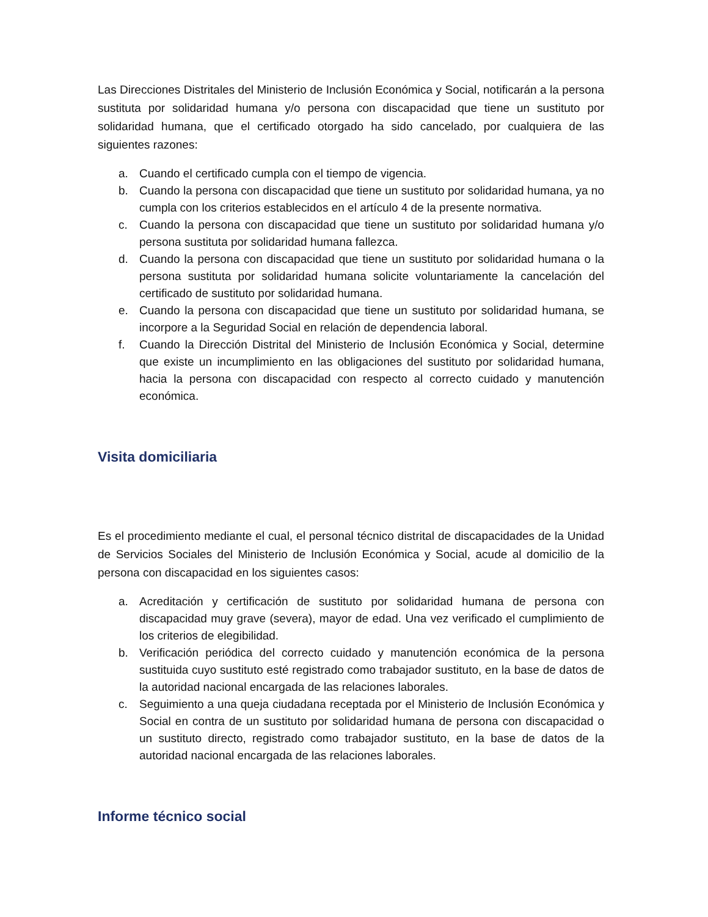Las Direcciones Distritales del Ministerio de Inclusión Económica y Social, notificarán a la persona sustituta por solidaridad humana y/o persona con discapacidad que tiene un sustituto por solidaridad humana, que el certificado otorgado ha sido cancelado, por cualquiera de las siguientes razones:
a. Cuando el certificado cumpla con el tiempo de vigencia.
b. Cuando la persona con discapacidad que tiene un sustituto por solidaridad humana, ya no cumpla con los criterios establecidos en el artículo 4 de la presente normativa.
c. Cuando la persona con discapacidad que tiene un sustituto por solidaridad humana y/o persona sustituta por solidaridad humana fallezca.
d. Cuando la persona con discapacidad que tiene un sustituto por solidaridad humana o la persona sustituta por solidaridad humana solicite voluntariamente la cancelación del certificado de sustituto por solidaridad humana.
e. Cuando la persona con discapacidad que tiene un sustituto por solidaridad humana, se incorpore a la Seguridad Social en relación de dependencia laboral.
f. Cuando la Dirección Distrital del Ministerio de Inclusión Económica y Social, determine que existe un incumplimiento en las obligaciones del sustituto por solidaridad humana, hacia la persona con discapacidad con respecto al correcto cuidado y manutención económica.
Visita domiciliaria
Es el procedimiento mediante el cual, el personal técnico distrital de discapacidades de la Unidad de Servicios Sociales del Ministerio de Inclusión Económica y Social, acude al domicilio de la persona con discapacidad en los siguientes casos:
a. Acreditación y certificación de sustituto por solidaridad humana de persona con discapacidad muy grave (severa), mayor de edad. Una vez verificado el cumplimiento de los criterios de elegibilidad.
b. Verificación periódica del correcto cuidado y manutención económica de la persona sustituida cuyo sustituto esté registrado como trabajador sustituto, en la base de datos de la autoridad nacional encargada de las relaciones laborales.
c. Seguimiento a una queja ciudadana receptada por el Ministerio de Inclusión Económica y Social en contra de un sustituto por solidaridad humana de persona con discapacidad o un sustituto directo, registrado como trabajador sustituto, en la base de datos de la autoridad nacional encargada de las relaciones laborales.
Informe técnico social